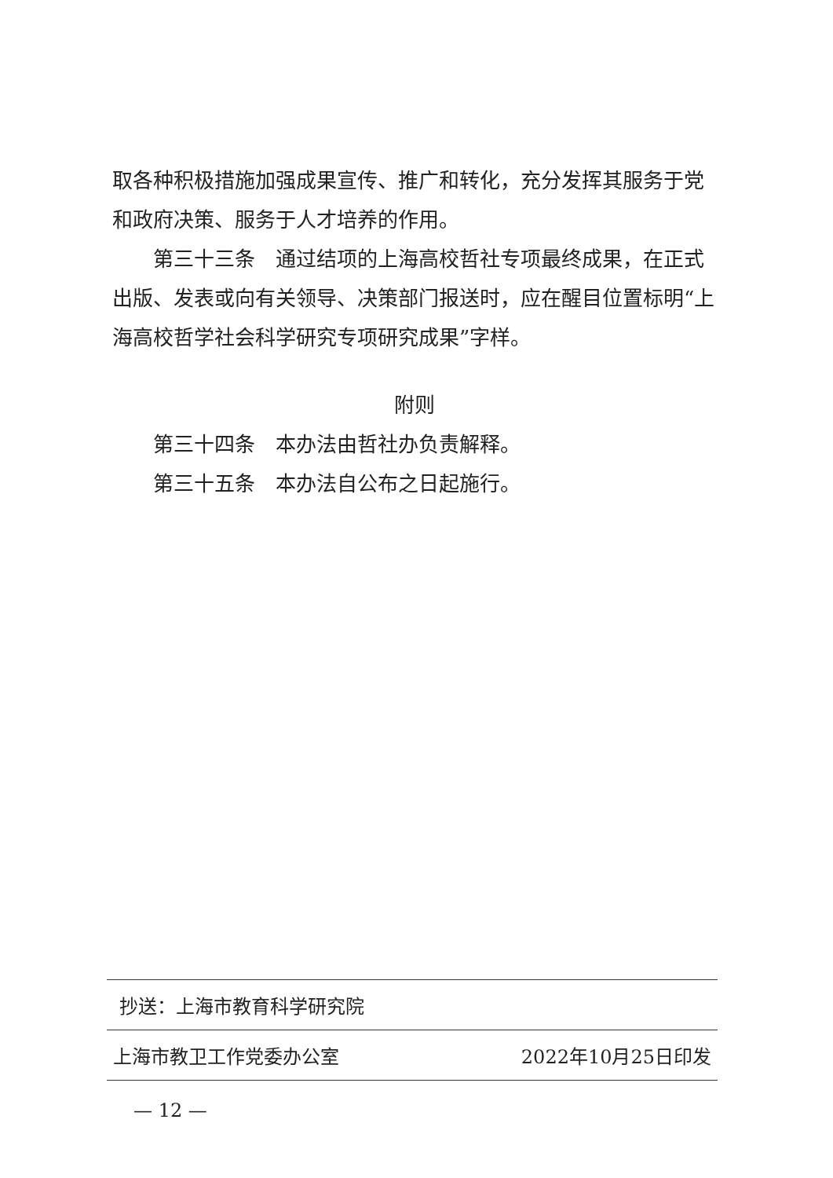取各种积极措施加强成果宣传、推广和转化，充分发挥其服务于党和政府决策、服务于人才培养的作用。
第三十三条　通过结项的上海高校哲社专项最终成果，在正式出版、发表或向有关领导、决策部门报送时，应在醒目位置标明“上海高校哲学社会科学研究专项研究成果”字样。
附则
第三十四条　本办法由哲社办负责解释。
第三十五条　本办法自公布之日起施行。
抄送：上海市教育科学研究院
上海市教卫工作党委办公室 2022年10月25日印发
— 12 —